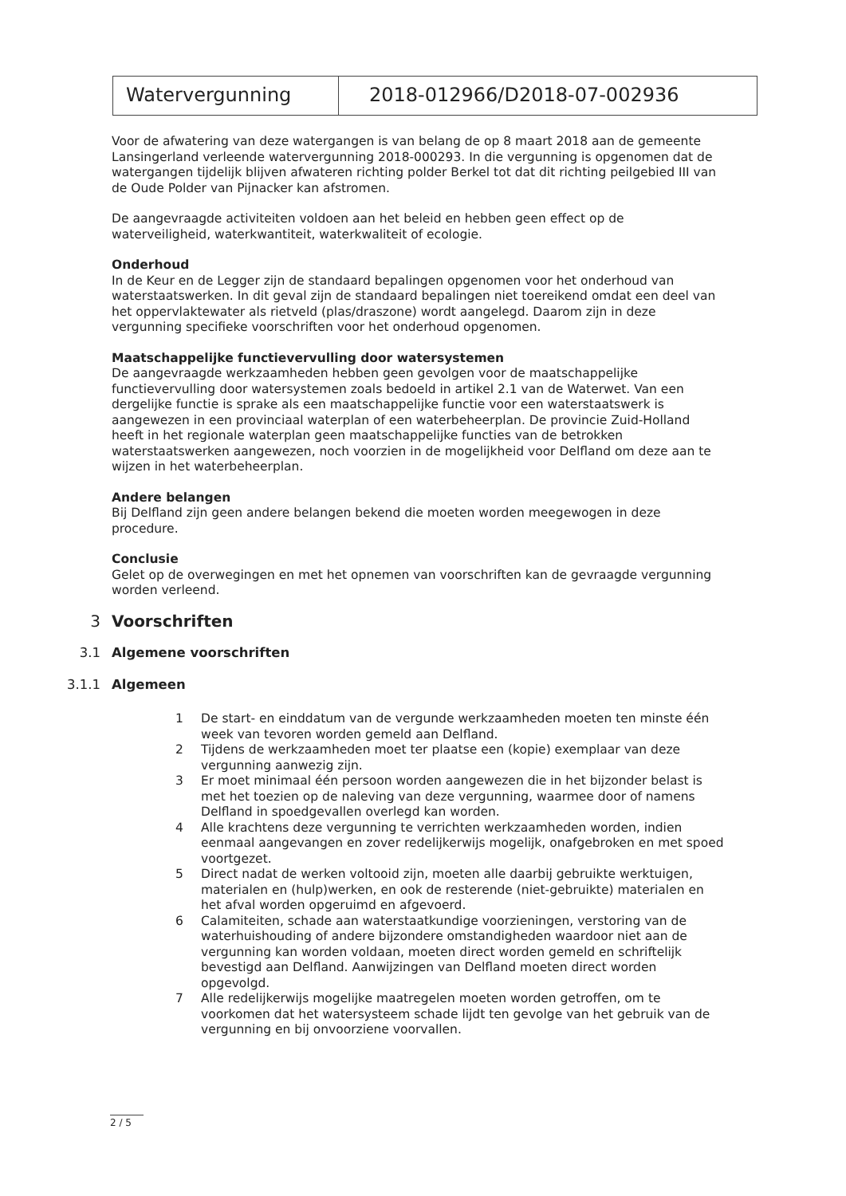| Watervergunning | 2018-012966/D2018-07-002936 |
Voor de afwatering van deze watergangen is van belang de op 8 maart 2018 aan de gemeente Lansingerland verleende watervergunning 2018-000293. In die vergunning is opgenomen dat de watergangen tijdelijk blijven afwateren richting polder Berkel tot dat dit richting peilgebied III van de Oude Polder van Pijnacker kan afstromen.
De aangevraagde activiteiten voldoen aan het beleid en hebben geen effect op de waterveiligheid, waterkwantiteit, waterkwaliteit of ecologie.
Onderhoud
In de Keur en de Legger zijn de standaard bepalingen opgenomen voor het onderhoud van waterstaatswerken. In dit geval zijn de standaard bepalingen niet toereikend omdat een deel van het oppervlaktewater als rietveld (plas/draszone) wordt aangelegd. Daarom zijn in deze vergunning specifieke voorschriften voor het onderhoud opgenomen.
Maatschappelijke functievervulling door watersystemen
De aangevraagde werkzaamheden hebben geen gevolgen voor de maatschappelijke functievervulling door watersystemen zoals bedoeld in artikel 2.1 van de Waterwet. Van een dergelijke functie is sprake als een maatschappelijke functie voor een waterstaatswerk is aangewezen in een provinciaal waterplan of een waterbeheerplan. De provincie Zuid-Holland heeft in het regionale waterplan geen maatschappelijke functies van de betrokken waterstaatswerken aangewezen, noch voorzien in de mogelijkheid voor Delfland om deze aan te wijzen in het waterbeheerplan.
Andere belangen
Bij Delfland zijn geen andere belangen bekend die moeten worden meegewogen in deze procedure.
Conclusie
Gelet op de overwegingen en met het opnemen van voorschriften kan de gevraagde vergunning worden verleend.
3 Voorschriften
3.1 Algemene voorschriften
3.1.1 Algemeen
1 De start- en einddatum van de vergunde werkzaamheden moeten ten minste één week van tevoren worden gemeld aan Delfland.
2 Tijdens de werkzaamheden moet ter plaatse een (kopie) exemplaar van deze vergunning aanwezig zijn.
3 Er moet minimaal één persoon worden aangewezen die in het bijzonder belast is met het toezien op de naleving van deze vergunning, waarmee door of namens Delfland in spoedgevallen overlegd kan worden.
4 Alle krachtens deze vergunning te verrichten werkzaamheden worden, indien eenmaal aangevangen en zover redelijkerwijs mogelijk, onafgebroken en met spoed voortgezet.
5 Direct nadat de werken voltooid zijn, moeten alle daarbij gebruikte werktuigen, materialen en (hulp)werken, en ook de resterende (niet-gebruikte) materialen en het afval worden opgeruimd en afgevoerd.
6 Calamiteiten, schade aan waterstaatkundige voorzieningen, verstoring van de waterhuishouding of andere bijzondere omstandigheden waardoor niet aan de vergunning kan worden voldaan, moeten direct worden gemeld en schriftelijk bevestigd aan Delfland. Aanwijzingen van Delfland moeten direct worden opgevolgd.
7 Alle redelijkerwijs mogelijke maatregelen moeten worden getroffen, om te voorkomen dat het watersysteem schade lijdt ten gevolge van het gebruik van de vergunning en bij onvoorziene voorvallen.
2 / 5